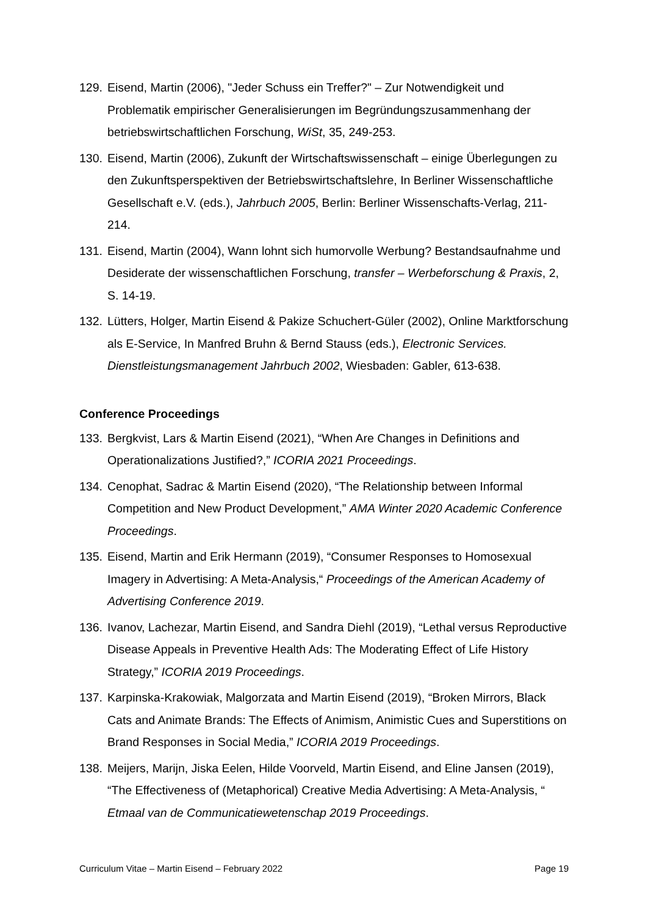129. Eisend, Martin (2006), "Jeder Schuss ein Treffer?" – Zur Notwendigkeit und Problematik empirischer Generalisierungen im Begründungszusammenhang der betriebswirtschaftlichen Forschung, WiSt, 35, 249-253.
130. Eisend, Martin (2006), Zukunft der Wirtschaftswissenschaft – einige Überlegungen zu den Zukunftsperspektiven der Betriebswirtschaftslehre, In Berliner Wissenschaftliche Gesellschaft e.V. (eds.), Jahrbuch 2005, Berlin: Berliner Wissenschafts-Verlag, 211-214.
131. Eisend, Martin (2004), Wann lohnt sich humorvolle Werbung? Bestandsaufnahme und Desiderate der wissenschaftlichen Forschung, transfer – Werbeforschung & Praxis, 2, S. 14-19.
132. Lütters, Holger, Martin Eisend & Pakize Schuchert-Güler (2002), Online Marktforschung als E-Service, In Manfred Bruhn & Bernd Stauss (eds.), Electronic Services. Dienstleistungsmanagement Jahrbuch 2002, Wiesbaden: Gabler, 613-638.
Conference Proceedings
133. Bergkvist, Lars & Martin Eisend (2021), “When Are Changes in Definitions and Operationalizations Justified?,” ICORIA 2021 Proceedings.
134. Cenophat, Sadrac & Martin Eisend (2020), “The Relationship between Informal Competition and New Product Development,” AMA Winter 2020 Academic Conference Proceedings.
135. Eisend, Martin and Erik Hermann (2019), “Consumer Responses to Homosexual Imagery in Advertising: A Meta-Analysis,“ Proceedings of the American Academy of Advertising Conference 2019.
136. Ivanov, Lachezar, Martin Eisend, and Sandra Diehl (2019), “Lethal versus Reproductive Disease Appeals in Preventive Health Ads: The Moderating Effect of Life History Strategy,” ICORIA 2019 Proceedings.
137. Karpinska-Krakowiak, Malgorzata and Martin Eisend (2019), “Broken Mirrors, Black Cats and Animate Brands: The Effects of Animism, Animistic Cues and Superstitions on Brand Responses in Social Media,” ICORIA 2019 Proceedings.
138. Meijers, Marijn, Jiska Eelen, Hilde Voorveld, Martin Eisend, and Eline Jansen (2019), “The Effectiveness of (Metaphorical) Creative Media Advertising: A Meta-Analysis, “ Etmaal van de Communicatiewetenschap 2019 Proceedings.
Curriculum Vitae – Martin Eisend – February 2022 Page 19